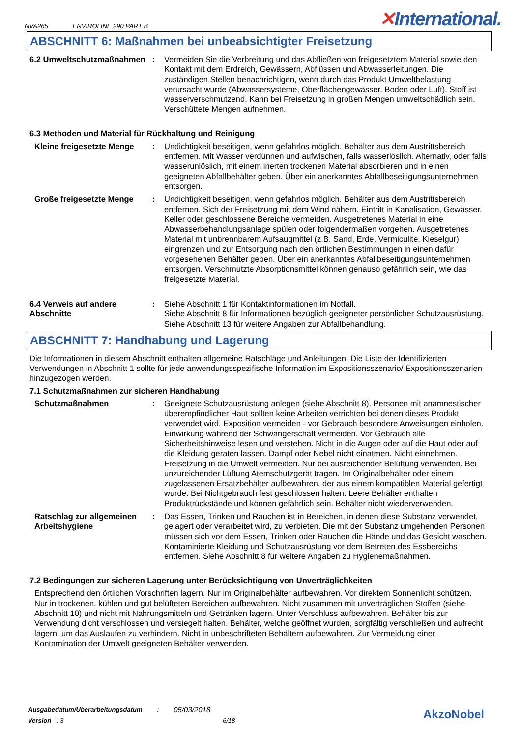NVA265 ENVIROLINE 290 PART B ✕International.
ABSCHNITT 6: Maßnahmen bei unbeabsichtigter Freisetzung
6.2 Umweltschutzmaßnahmen : Vermeiden Sie die Verbreitung und das Abfließen von freigesetztem Material sowie den Kontakt mit dem Erdreich, Gewässern, Abflüssen und Abwasserleitungen. Die zuständigen Stellen benachrichtigen, wenn durch das Produkt Umweltbelastung verursacht wurde (Abwassersysteme, Oberflächengewässer, Boden oder Luft). Stoff ist wasserverschmutzend. Kann bei Freisetzung in großen Mengen umweltschädlich sein. Verschüttete Mengen aufnehmen.
6.3 Methoden und Material für Rückhaltung und Reinigung
Kleine freigesetzte Menge
: Undichtigkeit beseitigen, wenn gefahrlos möglich. Behälter aus dem Austrittsbereich entfernen. Mit Wasser verdünnen und aufwischen, falls wasserlöslich. Alternativ, oder falls wasserunlöslich, mit einem inerten trockenen Material absorbieren und in einen geeigneten Abfallbehälter geben. Über ein anerkanntes Abfallbeseitigungsunternehmen entsorgen.
Große freigesetzte Menge : Undichtigkeit beseitigen, wenn gefahrlos möglich. Behälter aus dem Austrittsbereich entfernen. Sich der Freisetzung mit dem Wind nähern. Eintritt in Kanalisation, Gewässer, Keller oder geschlossene Bereiche vermeiden. Ausgetretenes Material in eine Abwasserbehandlungsanlage spülen oder folgendermaßen vorgehen. Ausgetretenes Material mit unbrennbarem Aufsaugmittel (z.B. Sand, Erde, Vermiculite, Kieselgur) eingrenzen und zur Entsorgung nach den örtlichen Bestimmungen in einen dafür vorgesehenen Behälter geben. Über ein anerkanntes Abfallbeseitigungsunternehmen entsorgen. Verschmutzte Absorptionsmittel können genauso gefährlich sein, wie das freigesetzte Material.
6.4 Verweis auf andere Abschnitte
: Siehe Abschnitt 1 für Kontaktinformationen im Notfall.
Siehe Abschnitt 8 für Informationen bezüglich geeigneter persönlicher Schutzausrüstung.
Siehe Abschnitt 13 für weitere Angaben zur Abfallbehandlung.
ABSCHNITT 7: Handhabung und Lagerung
Die Informationen in diesem Abschnitt enthalten allgemeine Ratschläge und Anleitungen. Die Liste der Identifizierten Verwendungen in Abschnitt 1 sollte für jede anwendungsspezifische Information im Expositionsszenario/ Expositionsszenarien hinzugezogen werden.
7.1 Schutzmaßnahmen zur sicheren Handhabung
Schutzmaßnahmen : Geeignete Schutzausrüstung anlegen (siehe Abschnitt 8). Personen mit anamnestischer überempfindlicher Haut sollten keine Arbeiten verrichten bei denen dieses Produkt verwendet wird. Exposition vermeiden - vor Gebrauch besondere Anweisungen einholen. Einwirkung während der Schwangerschaft vermeiden. Vor Gebrauch alle Sicherheitshinweise lesen und verstehen. Nicht in die Augen oder auf die Haut oder auf die Kleidung geraten lassen. Dampf oder Nebel nicht einatmen. Nicht einnehmen. Freisetzung in die Umwelt vermeiden. Nur bei ausreichender Belüftung verwenden. Bei unzureichender Lüftung Atemschutzgerät tragen. Im Originalbehälter oder einem zugelassenen Ersatzbehälter aufbewahren, der aus einem kompatiblen Material gefertigt wurde. Bei Nichtgebrauch fest geschlossen halten. Leere Behälter enthalten Produktrückstände und können gefährlich sein. Behälter nicht wiederverwenden.
Ratschlag zur allgemeinen Arbeitshygiene
: Das Essen, Trinken und Rauchen ist in Bereichen, in denen diese Substanz verwendet, gelagert oder verarbeitet wird, zu verbieten. Die mit der Substanz umgehenden Personen müssen sich vor dem Essen, Trinken oder Rauchen die Hände und das Gesicht waschen. Kontaminierte Kleidung und Schutzausrüstung vor dem Betreten des Essbereichs entfernen. Siehe Abschnitt 8 für weitere Angaben zu Hygienemaßnahmen.
7.2 Bedingungen zur sicheren Lagerung unter Berücksichtigung von Unverträglichkeiten
Entsprechend den örtlichen Vorschriften lagern. Nur im Originalbehälter aufbewahren. Vor direktem Sonnenlicht schützen. Nur in trockenen, kühlen und gut belüfteten Bereichen aufbewahren. Nicht zusammen mit unverträglichen Stoffen (siehe Abschnitt 10) und nicht mit Nahrungsmitteln und Getränken lagern. Unter Verschluss aufbewahren. Behälter bis zur Verwendung dicht verschlossen und versiegelt halten. Behälter, welche geöffnet wurden, sorgfältig verschließen und aufrecht lagern, um das Auslaufen zu verhindern. Nicht in unbeschrifteten Behältern aufbewahren. Zur Vermeidung einer Kontamination der Umwelt geeigneten Behälter verwenden.
| Ausgabedatum/Überarbeitungsdatum | : | 05/03/2018 |
| Version : 3 | | 6/18 |
AkzoNobel